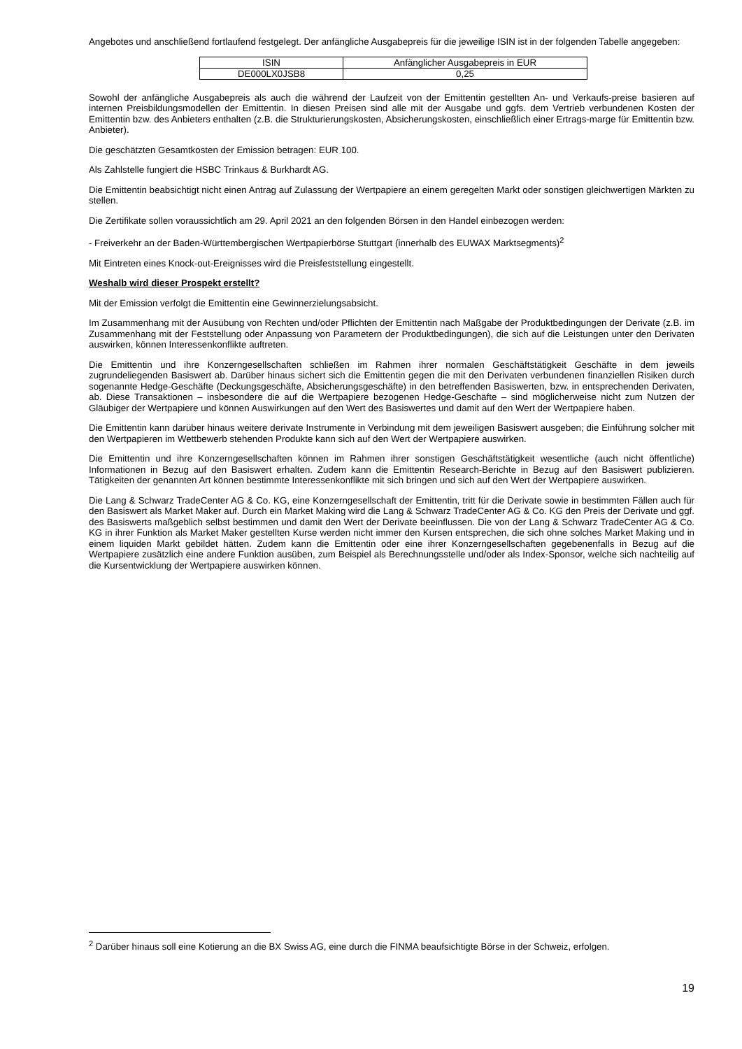Angebotes und anschließend fortlaufend festgelegt. Der anfängliche Ausgabepreis für die jeweilige ISIN ist in der folgenden Tabelle angegeben:
| ISIN | Anfänglicher Ausgabepreis in EUR |
| DE000LX0JSB8 | 0,25 |
Sowohl der anfängliche Ausgabepreis als auch die während der Laufzeit von der Emittentin gestellten An- und Verkaufs-preise basieren auf internen Preisbildungsmodellen der Emittentin. In diesen Preisen sind alle mit der Ausgabe und ggfs. dem Vertrieb verbundenen Kosten der Emittentin bzw. des Anbieters enthalten (z.B. die Strukturierungskosten, Absicherungskosten, einschließlich einer Ertrags-marge für Emittentin bzw. Anbieter).
Die geschätzten Gesamtkosten der Emission betragen: EUR 100.
Als Zahlstelle fungiert die HSBC Trinkaus & Burkhardt AG.
Die Emittentin beabsichtigt nicht einen Antrag auf Zulassung der Wertpapiere an einem geregelten Markt oder sonstigen gleichwertigen Märkten zu stellen.
Die Zertifikate sollen voraussichtlich am 29. April 2021 an den folgenden Börsen in den Handel einbezogen werden:
- Freiverkehr an der Baden-Württembergischen Wertpapierbörse Stuttgart (innerhalb des EUWAX Marktsegments)<sup>2</sup>
Mit Eintreten eines Knock-out-Ereignisses wird die Preisfeststellung eingestellt.
Weshalb wird dieser Prospekt erstellt?
Mit der Emission verfolgt die Emittentin eine Gewinnerzielungsabsicht.
Im Zusammenhang mit der Ausübung von Rechten und/oder Pflichten der Emittentin nach Maßgabe der Produktbedingungen der Derivate (z.B. im Zusammenhang mit der Feststellung oder Anpassung von Parametern der Produktbedingungen), die sich auf die Leistungen unter den Derivaten auswirken, können Interessenkonflikte auftreten.
Die Emittentin und ihre Konzerngesellschaften schließen im Rahmen ihrer normalen Geschäftstätigkeit Geschäfte in dem jeweils zugrundeliegenden Basiswert ab. Darüber hinaus sichert sich die Emittentin gegen die mit den Derivaten verbundenen finanziellen Risiken durch sogenannte Hedge-Geschäfte (Deckungsgeschäfte, Absicherungsgeschäfte) in den betreffenden Basiswerten, bzw. in entsprechenden Derivaten, ab. Diese Transaktionen – insbesondere die auf die Wertpapiere bezogenen Hedge-Geschäfte – sind möglicherweise nicht zum Nutzen der Gläubiger der Wertpapiere und können Auswirkungen auf den Wert des Basiswertes und damit auf den Wert der Wertpapiere haben.
Die Emittentin kann darüber hinaus weitere derivate Instrumente in Verbindung mit dem jeweiligen Basiswert ausgeben; die Einführung solcher mit den Wertpapieren im Wettbewerb stehenden Produkte kann sich auf den Wert der Wertpapiere auswirken.
Die Emittentin und ihre Konzerngesellschaften können im Rahmen ihrer sonstigen Geschäftstätigkeit wesentliche (auch nicht öffentliche) Informationen in Bezug auf den Basiswert erhalten. Zudem kann die Emittentin Research-Berichte in Bezug auf den Basiswert publizieren. Tätigkeiten der genannten Art können bestimmte Interessenkonflikte mit sich bringen und sich auf den Wert der Wertpapiere auswirken.
Die Lang & Schwarz TradeCenter AG & Co. KG, eine Konzerngesellschaft der Emittentin, tritt für die Derivate sowie in bestimmten Fällen auch für den Basiswert als Market Maker auf. Durch ein Market Making wird die Lang & Schwarz TradeCenter AG & Co. KG den Preis der Derivate und ggf. des Basiswerts maßgeblich selbst bestimmen und damit den Wert der Derivate beeinflussen. Die von der Lang & Schwarz TradeCenter AG & Co. KG in ihrer Funktion als Market Maker gestellten Kurse werden nicht immer den Kursen entsprechen, die sich ohne solches Market Making und in einem liquiden Markt gebildet hätten. Zudem kann die Emittentin oder eine ihrer Konzerngesellschaften gegebenenfalls in Bezug auf die Wertpapiere zusätzlich eine andere Funktion ausüben, zum Beispiel als Berechnungsstelle und/oder als Index-Sponsor, welche sich nachteilig auf die Kursentwicklung der Wertpapiere auswirken können.
<sup>2</sup> Darüber hinaus soll eine Kotierung an die BX Swiss AG, eine durch die FINMA beaufsichtigte Börse in der Schweiz, erfolgen.
19